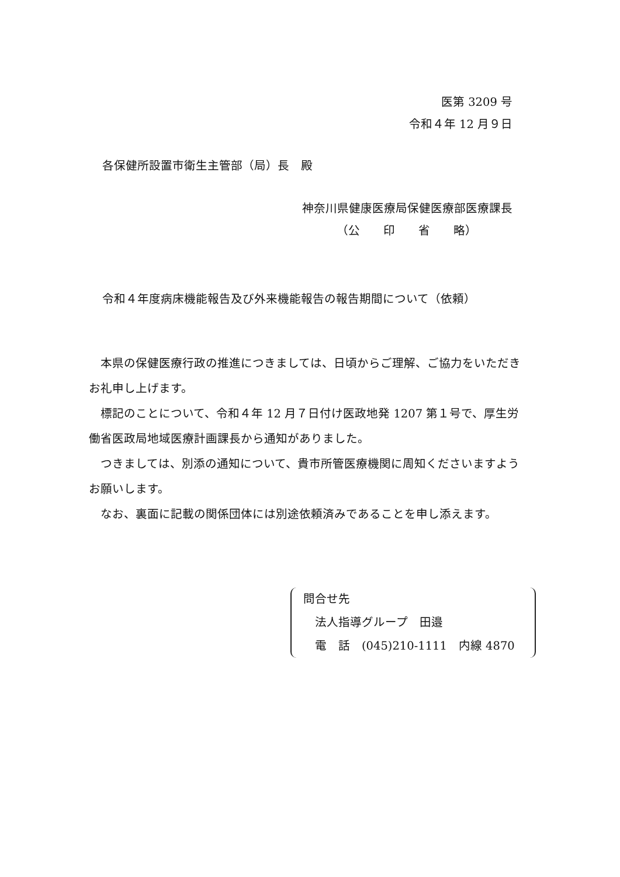医第 3209 号
令和４年 12 月９日
各保健所設置市衛生主管部（局）長　殿
神奈川県健康医療局保健医療部医療課長
（公　　印　　省　　略）
令和４年度病床機能報告及び外来機能報告の報告期間について（依頼）
　本県の保健医療行政の推進につきましては、日頃からご理解、ご協力をいただきお礼申し上げます。
　標記のことについて、令和４年 12 月７日付け医政地発 1207 第１号で、厚生労働省医政局地域医療計画課長から通知がありました。
　つきましては、別添の通知について、貴市所管医療機関に周知くださいますようお願いします。
　なお、裏面に記載の関係団体には別途依頼済みであることを申し添えます。
問合せ先
　法人指導グループ　田邉
　電　話　(045)210-1111　内線 4870